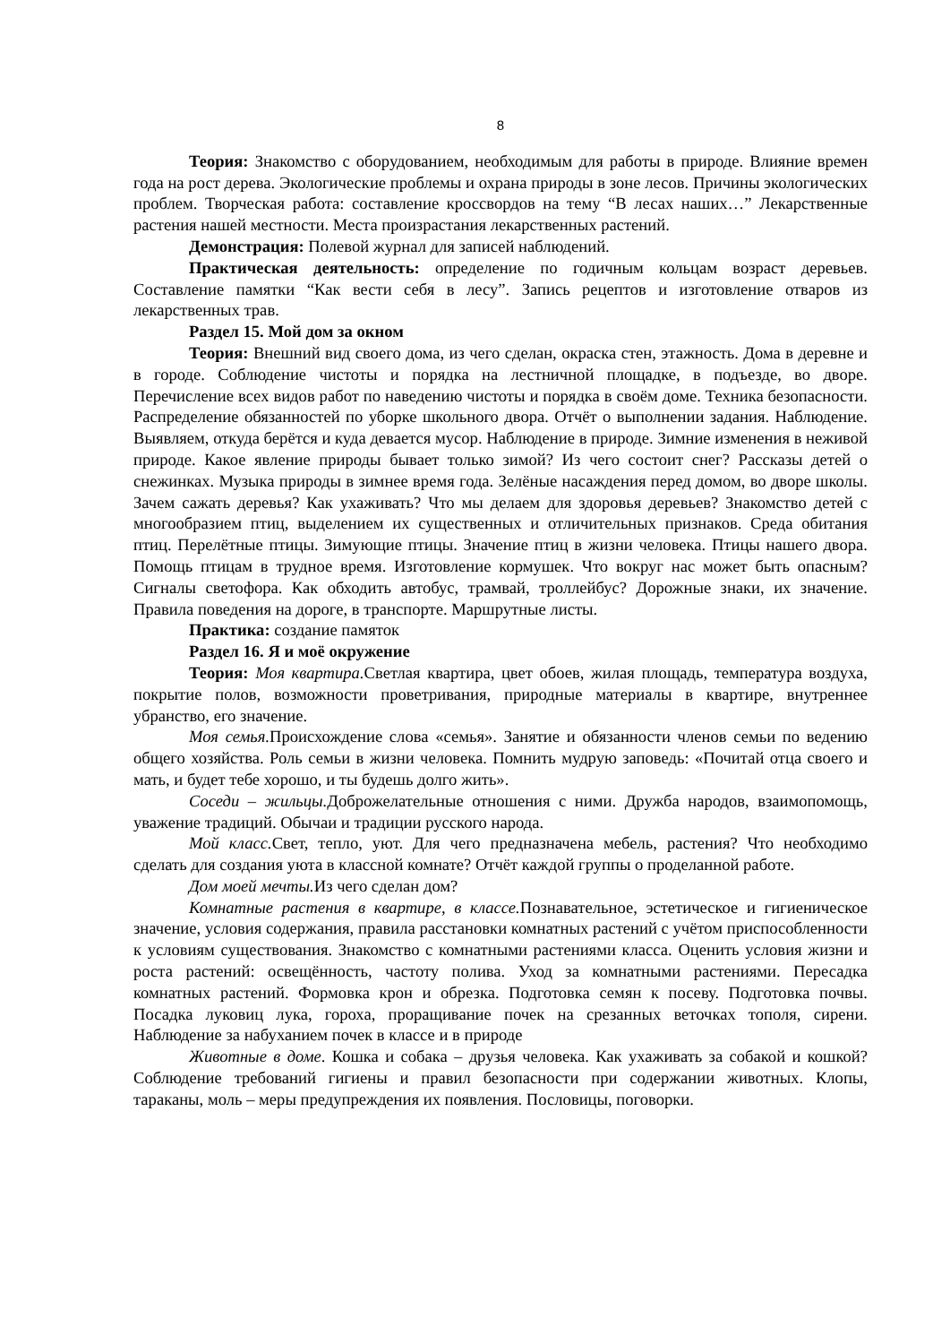8
Теория: Знакомство с оборудованием, необходимым для работы в природе. Влияние времен года на рост дерева. Экологические проблемы и охрана природы в зоне лесов. Причины экологических проблем. Творческая работа: составление кроссвордов на тему “В лесах наших…” Лекарственные растения нашей местности. Места произрастания лекарственных растений.
Демонстрация: Полевой журнал для записей наблюдений.
Практическая деятельность: определение по годичным кольцам возраст деревьев. Составление памятки “Как вести себя в лесу”. Запись рецептов и изготовление отваров из лекарственных трав.
Раздел 15. Мой дом за окном
Теория: Внешний вид своего дома, из чего сделан, окраска стен, этажность. Дома в деревне и в городе. Соблюдение чистоты и порядка на лестничной площадке, в подъезде, во дворе. Перечисление всех видов работ по наведению чистоты и порядка в своём доме. Техника безопасности. Распределение обязанностей по уборке школьного двора. Отчёт о выполнении задания. Наблюдение. Выявляем, откуда берётся и куда девается мусор. Наблюдение в природе. Зимние изменения в неживой природе. Какое явление природы бывает только зимой? Из чего состоит снег? Рассказы детей о снежинках. Музыка природы в зимнее время года. Зелёные насаждения перед домом, во дворе школы. Зачем сажать деревья? Как ухаживать? Что мы делаем для здоровья деревьев? Знакомство детей с многообразием птиц, выделением их существенных и отличительных признаков. Среда обитания птиц. Перелётные птицы. Зимующие птицы. Значение птиц в жизни человека. Птицы нашего двора. Помощь птицам в трудное время. Изготовление кормушек. Что вокруг нас может быть опасным? Сигналы светофора. Как обходить автобус, трамвай, троллейбус? Дорожные знаки, их значение. Правила поведения на дороге, в транспорте. Маршрутные листы.
Практика: создание памяток
Раздел 16. Я и моё окружение
Теория: Моя квартира. Светлая квартира, цвет обоев, жилая площадь, температура воздуха, покрытие полов, возможности проветривания, природные материалы в квартире, внутреннее убранство, его значение.
Моя семья. Происхождение слова «семья». Занятие и обязанности членов семьи по ведению общего хозяйства. Роль семьи в жизни человека. Помнить мудрую заповедь: «Почитай отца своего и мать, и будет тебе хорошо, и ты будешь долго жить».
Соседи – жильцы. Доброжелательные отношения с ними. Дружба народов, взаимопомощь, уважение традиций. Обычаи и традиции русского народа.
Мой класс. Свет, тепло, уют. Для чего предназначена мебель, растения? Что необходимо сделать для создания уюта в классной комнате? Отчёт каждой группы о проделанной работе.
Дом моей мечты. Из чего сделан дом?
Комнатные растения в квартире, в классе. Познавательное, эстетическое и гигиеническое значение, условия содержания, правила расстановки комнатных растений с учётом приспособленности к условиям существования. Знакомство с комнатными растениями класса. Оценить условия жизни и роста растений: освещённость, частоту полива. Уход за комнатными растениями. Пересадка комнатных растений. Формовка крон и обрезка. Подготовка семян к посеву. Подготовка почвы. Посадка луковиц лука, гороха, проращивание почек на срезанных веточках тополя, сирени. Наблюдение за набуханием почек в классе и в природе
Животные в доме. Кошка и собака – друзья человека. Как ухаживать за собакой и кошкой? Соблюдение требований гигиены и правил безопасности при содержании животных. Клопы, тараканы, моль – меры предупреждения их появления. Пословицы, поговорки.